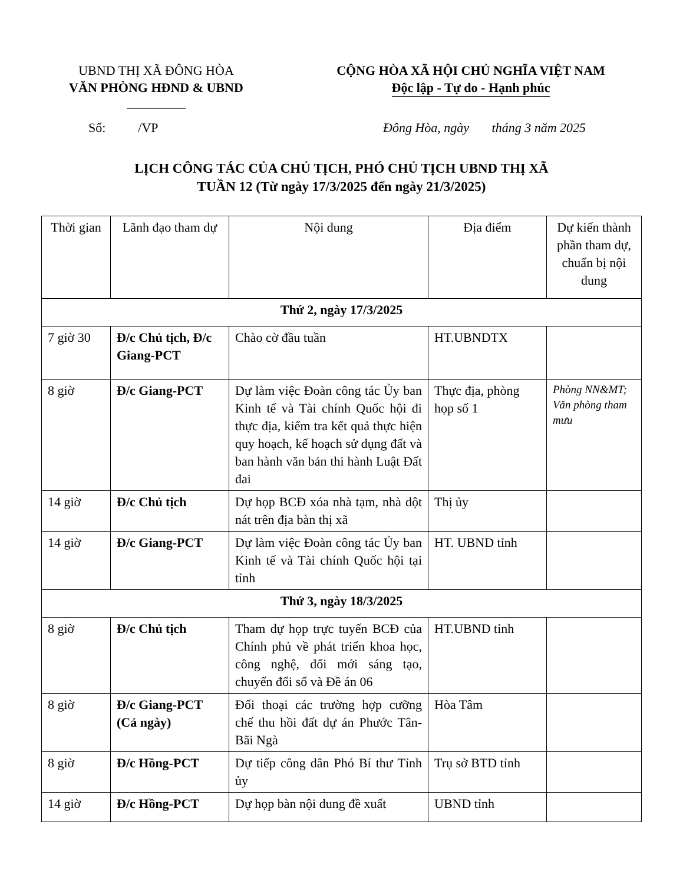UBND THỊ XÃ ĐÔNG HÒA
VĂN PHÒNG HĐND & UBND
CỘNG HÒA XÃ HỘI CHỦ NGHĨA VIỆT NAM
Độc lập - Tự do - Hạnh phúc
Số: /VP Đông Hòa, ngày tháng 3 năm 2025
LỊCH CÔNG TÁC CỦA CHỦ TỊCH, PHÓ CHỦ TỊCH UBND THỊ XÃ
TUẦN 12 (Từ ngày 17/3/2025 đến ngày 21/3/2025)
| Thời gian | Lãnh đạo tham dự | Nội dung | Địa điểm | Dự kiến thành phần tham dự, chuẩn bị nội dung |
| --- | --- | --- | --- | --- |
| Thứ 2, ngày 17/3/2025 | | | | |
| 7 giờ 30 | Đ/c Chủ tịch, Đ/c Giang-PCT | Chào cờ đầu tuần | HT.UBNDTX | |
| 8 giờ | Đ/c Giang-PCT | Dự làm việc Đoàn công tác Ủy ban Kinh tế và Tài chính Quốc hội đi thực địa, kiểm tra kết quả thực hiện quy hoạch, kế hoạch sử dụng đất và ban hành văn bản thi hành Luật Đất đai | Thực địa, phòng họp số 1 | Phòng NN&MT; Văn phòng tham mưu |
| 14 giờ | Đ/c Chủ tịch | Dự họp BCĐ xóa nhà tạm, nhà dột nát trên địa bàn thị xã | Thị ủy | |
| 14 giờ | Đ/c Giang-PCT | Dự làm việc Đoàn công tác Ủy ban Kinh tế và Tài chính Quốc hội tại tỉnh | HT. UBND tỉnh | |
| Thứ 3, ngày 18/3/2025 | | | | |
| 8 giờ | Đ/c Chủ tịch | Tham dự họp trực tuyến BCĐ của Chính phủ về phát triển khoa học, công nghệ, đổi mới sáng tạo, chuyển đổi số và Đề án 06 | HT.UBND tỉnh | |
| 8 giờ | Đ/c Giang-PCT (Cả ngày) | Đối thoại các trường hợp cưỡng chế thu hồi đất dự án Phước Tân-Bãi Ngà | Hòa Tâm | |
| 8 giờ | Đ/c Hồng-PCT | Dự tiếp công dân Phó Bí thư Tỉnh ủy | Trụ sở BTD tỉnh | |
| 14 giờ | Đ/c Hồng-PCT | Dự họp bàn nội dung đề xuất | UBND tỉnh | |